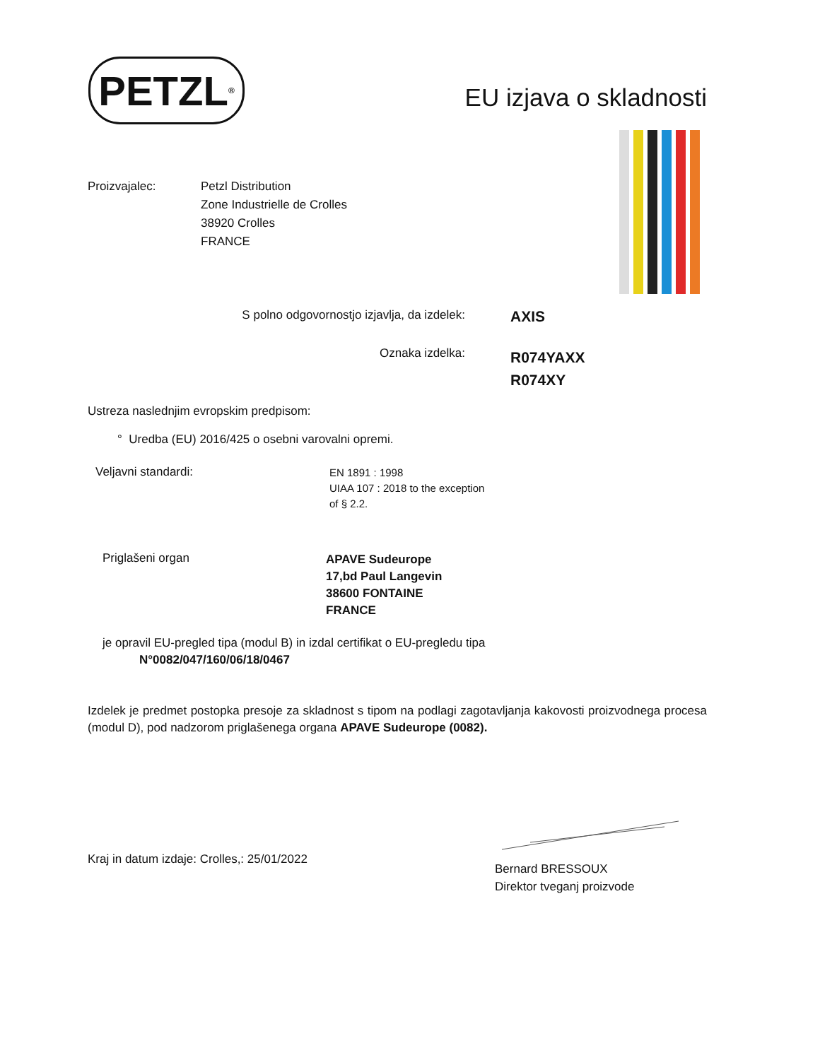PETZL<sup>®</sup>
EU izjava o skladnosti
Proizvajalec: Petzl Distribution
Zone Industrielle de Crolles
38920 Crolles
FRANCE
S polno odgovornostjo izjavlja, da izdelek:
AXIS
Oznaka izdelka:
R074YAXX
R074XY
Ustreza naslednjim evropskim predpisom:
° Uredba (EU) 2016/425 o osebni varovalni opremi.
Veljavni standardi:
EN 1891 : 1998
UIAA 107 : 2018 to the exception
of § 2.2.
Priglašeni organ
APAVE Sudeurope
17,bd Paul Langevin
38600 FONTAINE
FRANCE
je opravil EU-pregled tipa (modul B) in izdal certifikat o EU-pregledu tipa
N°0082/047/160/06/18/0467
Izdelek je predmet postopka presoje za skladnost s tipom na podlagi zagotavljanja kakovosti proizvodnega procesa (modul D), pod nadzorom priglašenega organa APAVE Sudeurope (0082).
Kraj in datum izdaje: Crolles,: 25/01/2022
Bernard BRESSOUX
Direktor tveganj proizvode